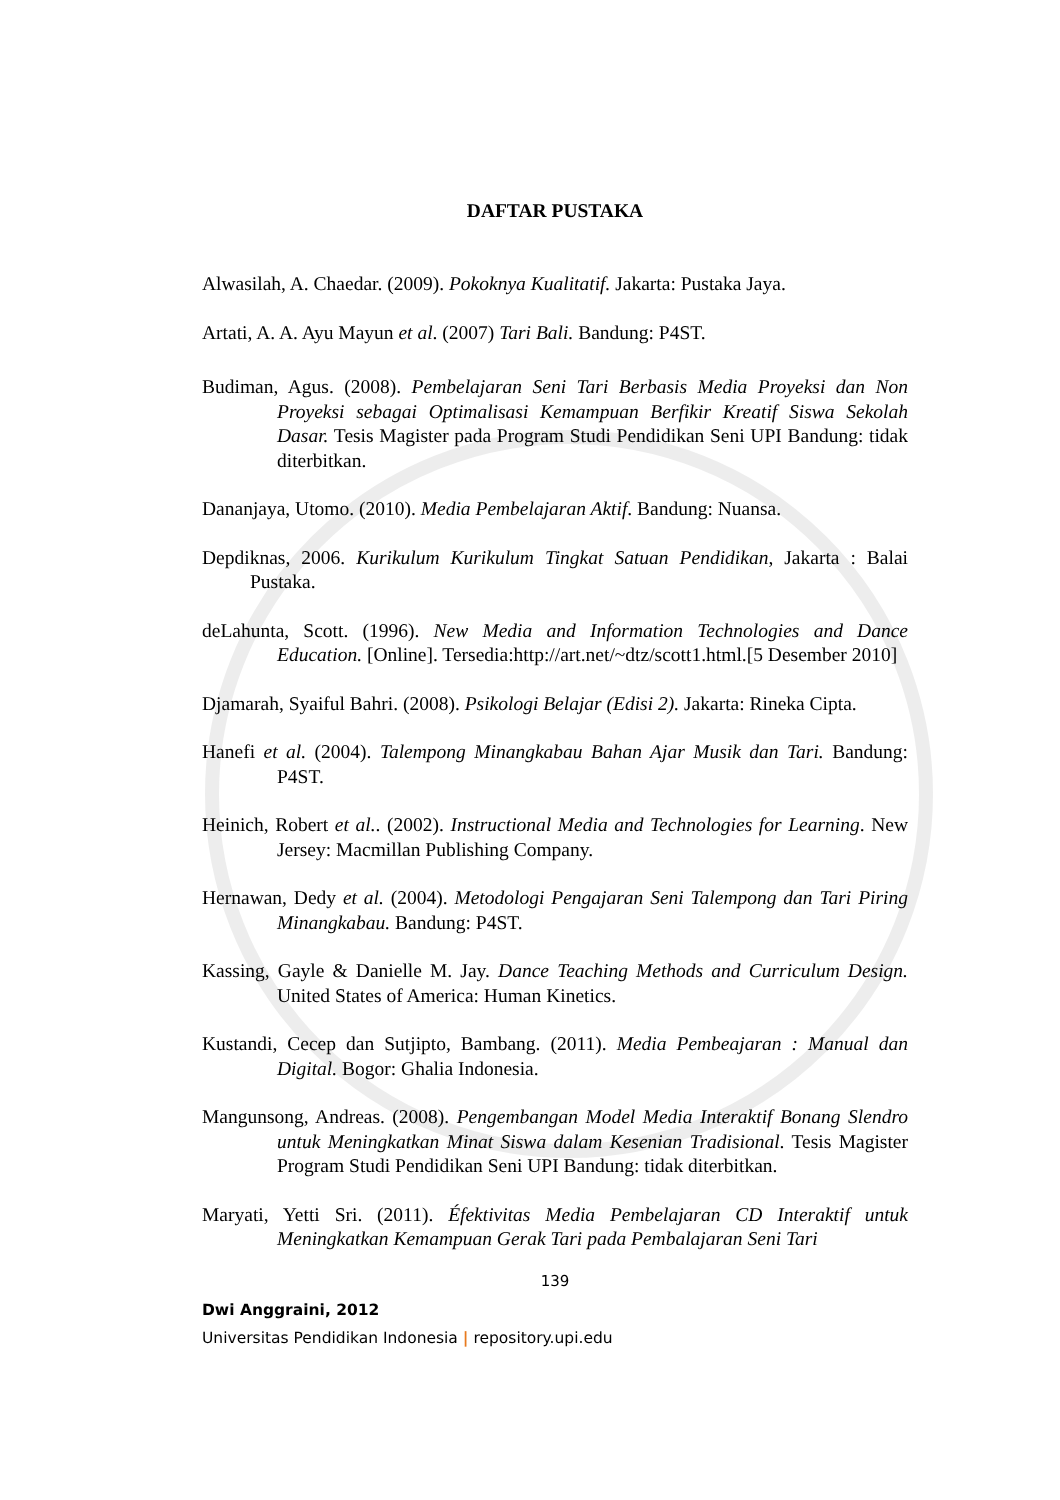DAFTAR PUSTAKA
Alwasilah, A. Chaedar. (2009). Pokoknya Kualitatif. Jakarta: Pustaka Jaya.
Artati, A. A. Ayu Mayun et al. (2007) Tari Bali. Bandung: P4ST.
Budiman, Agus. (2008). Pembelajaran Seni Tari Berbasis Media Proyeksi dan Non Proyeksi sebagai Optimalisasi Kemampuan Berfikir Kreatif Siswa Sekolah Dasar. Tesis Magister pada Program Studi Pendidikan Seni UPI Bandung: tidak diterbitkan.
Dananjaya, Utomo. (2010). Media Pembelajaran Aktif. Bandung: Nuansa.
Depdiknas, 2006. Kurikulum Kurikulum Tingkat Satuan Pendidikan, Jakarta : Balai Pustaka.
deLahunta, Scott. (1996). New Media and Information Technologies and Dance Education. [Online]. Tersedia:http://art.net/~dtz/scott1.html.[5 Desember 2010]
Djamarah, Syaiful Bahri. (2008). Psikologi Belajar (Edisi 2). Jakarta: Rineka Cipta.
Hanefi et al. (2004). Talempong Minangkabau Bahan Ajar Musik dan Tari. Bandung: P4ST.
Heinich, Robert et al.. (2002). Instructional Media and Technologies for Learning. New Jersey: Macmillan Publishing Company.
Hernawan, Dedy et al. (2004). Metodologi Pengajaran Seni Talempong dan Tari Piring Minangkabau. Bandung: P4ST.
Kassing, Gayle & Danielle M. Jay. Dance Teaching Methods and Curriculum Design. United States of America: Human Kinetics.
Kustandi, Cecep dan Sutjipto, Bambang. (2011). Media Pembeajaran : Manual dan Digital. Bogor: Ghalia Indonesia.
Mangunsong, Andreas. (2008). Pengembangan Model Media Interaktif Bonang Slendro untuk Meningkatkan Minat Siswa dalam Kesenian Tradisional. Tesis Magister Program Studi Pendidikan Seni UPI Bandung: tidak diterbitkan.
Maryati, Yetti Sri. (2011). Éfektivitas Media Pembelajaran CD Interaktif untuk Meningkatkan Kemampuan Gerak Tari pada Pembalajaran Seni Tari
139
Dwi Anggraini, 2012
Universitas Pendidikan Indonesia | repository.upi.edu